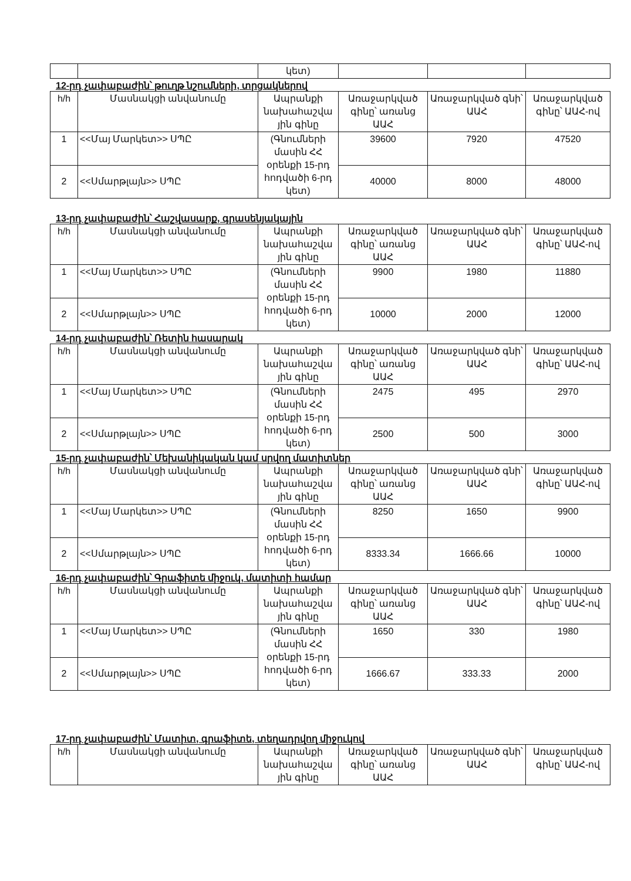| | | կետ) | | | |
12-րդ չափաբաժին՝ թուղթ նշումների, տրցակներով
| h/h | Մասնակցի անվանումը | Ապրանքի նախահաշվա յին գինը | Առաջարկված գինը՝ առանց ԱԱՀ | Առաջարկված գնի՝ ԱԱՀ | Առաջարկված գինը՝ ԱԱՀ-ով |
| --- | --- | --- | --- | --- | --- |
| 1 | <<Մայ Մարկետ>> ՍՊԸ | (Գնումների մասին ՀՀ օրենքի 15-րդ հոդվածի 6-րդ կետ) | 39600 | 7920 | 47520 |
| 2 | <<Սմարթլայն>> ՍՊԸ | | 40000 | 8000 | 48000 |
13-րդ չափաբաժին՝ Հաշվասարք, գրասենյակային
| h/h | Մասնակցի անվանումը | Ապրանքի նախահաշվա յին գինը | Առաջարկված գինը՝ առանց ԱԱՀ | Առաջարկված գնի՝ ԱԱՀ | Առաջարկված գինը՝ ԱԱՀ-ով |
| --- | --- | --- | --- | --- | --- |
| 1 | <<Մայ Մարկետ>> ՍՊԸ | (Գնումների մասին ՀՀ օրենքի 15-րդ հոդվածի 6-րդ կետ) | 9900 | 1980 | 11880 |
| 2 | <<Սմարթլայն>> ՍՊԸ | | 10000 | 2000 | 12000 |
14-րդ չափաբաժին՝ Ռետին հասարակ
| h/h | Մասնակցի անվանումը | Ապրանքի նախահաշվա յին գինը | Առաջարկված գինը՝ առանց ԱԱՀ | Առաջարկված գնի՝ ԱԱՀ | Առաջարկված գինը՝ ԱԱՀ-ով |
| --- | --- | --- | --- | --- | --- |
| 1 | <<Մայ Մարկետ>> ՍՊԸ | (Գնումների մասին ՀՀ օրենքի 15-րդ հոդվածի 6-րդ կետ) | 2475 | 495 | 2970 |
| 2 | <<Սմարթլայն>> ՍՊԸ | | 2500 | 500 | 3000 |
15-րդ չափաբաժին՝ Մեխանիկական կամ սրվող մատիտներ
| h/h | Մասնակցի անվանումը | Ապրանքի նախահաշվա յին գինը | Առաջարկված գինը՝ առանց ԱԱՀ | Առաջարկված գնի՝ ԱԱՀ | Առաջարկված գինը՝ ԱԱՀ-ով |
| --- | --- | --- | --- | --- | --- |
| 1 | <<Մայ Մարկետ>> ՍՊԸ | (Գնումների մասին ՀՀ օրենքի 15-րդ հոդվածի 6-րդ կետ) | 8250 | 1650 | 9900 |
| 2 | <<Սմարթլայն>> ՍՊԸ | | 8333.34 | 1666.66 | 10000 |
16-րդ չափաբաժին՝ Գրաֆիտե միջուկ, մատիտի համար
| h/h | Մասնակցի անվանումը | Ապրանքի նախահաշվա յին գինը | Առաջարկված գինը՝ առանց ԱԱՀ | Առաջարկված գնի՝ ԱԱՀ | Առաջարկված գինը՝ ԱԱՀ-ով |
| --- | --- | --- | --- | --- | --- |
| 1 | <<Մայ Մարկետ>> ՍՊԸ | (Գնումների մասին ՀՀ օրենքի 15-րդ հոդվածի 6-րդ կետ) | 1650 | 330 | 1980 |
| 2 | <<Սմարթլայն>> ՍՊԸ | | 1666.67 | 333.33 | 2000 |
17-րդ չափաբաժին՝ Մատիտ, գրաֆիտե, տեղադրվող միջուկով
| h/h | Մասնակցի անվանումը | Ապրանքի նախահաշվա յին գինը | Առաջարկված գինը՝ առանց ԱԱՀ | Առաջարկված գնի՝ ԱԱՀ | Առաջարկված գինը՝ ԱԱՀ-ով |
| --- | --- | --- | --- | --- | --- |